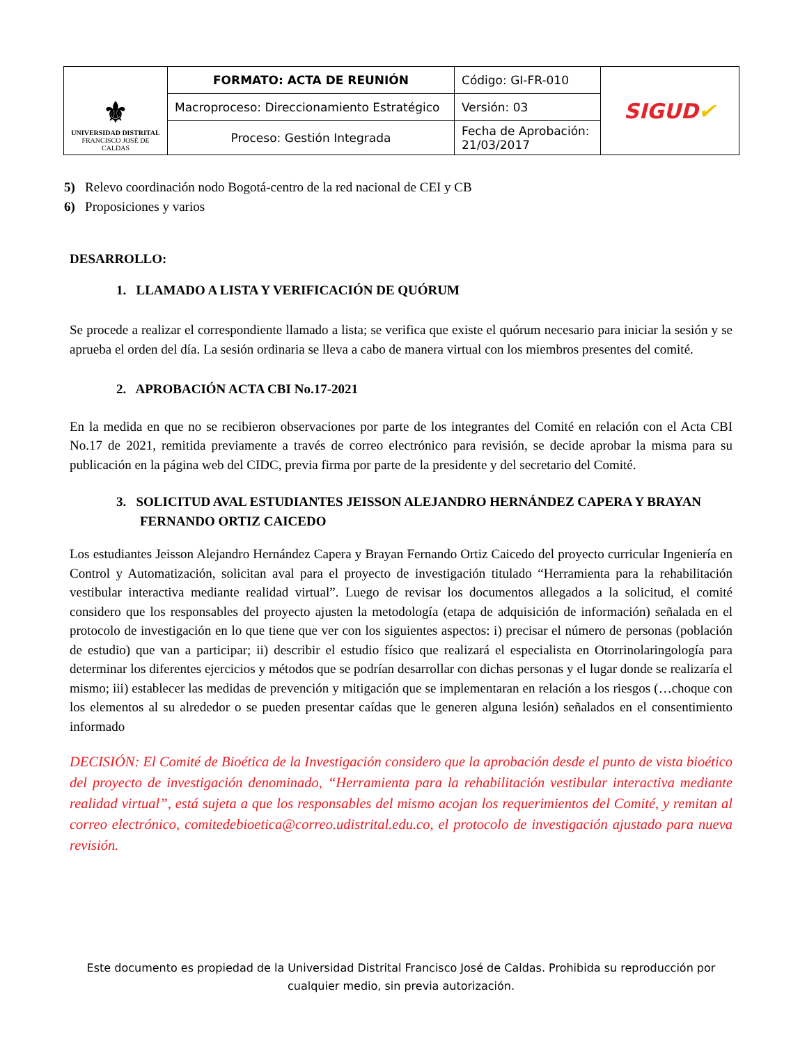| ⚜ UNIVERSIDAD DISTRITAL FRANCISCO JOSÉ DE CALDAS | FORMATO: ACTA DE REUNIÓN | Código: GI-FR-010 | SIGUD ✔ |
| | Macroproceso: Direccionamiento Estratégico | Versión: 03 | |
| | Proceso: Gestión Integrada | Fecha de Aprobación: 21/03/2017 | |
5) Relevo coordinación nodo Bogotá-centro de la red nacional de CEI y CB
6) Proposiciones y varios
DESARROLLO:
1. LLAMADO A LISTA Y VERIFICACIÓN DE QUÓRUM
Se procede a realizar el correspondiente llamado a lista; se verifica que existe el quórum necesario para iniciar la sesión y se aprueba el orden del día. La sesión ordinaria se lleva a cabo de manera virtual con los miembros presentes del comité.
2. APROBACIÓN ACTA CBI No.17-2021
En la medida en que no se recibieron observaciones por parte de los integrantes del Comité en relación con el Acta CBI No.17 de 2021, remitida previamente a través de correo electrónico para revisión, se decide aprobar la misma para su publicación en la página web del CIDC, previa firma por parte de la presidente y del secretario del Comité.
3. SOLICITUD AVAL ESTUDIANTES JEISSON ALEJANDRO HERNÁNDEZ CAPERA Y BRAYAN FERNANDO ORTIZ CAICEDO
Los estudiantes Jeisson Alejandro Hernández Capera y Brayan Fernando Ortiz Caicedo del proyecto curricular Ingeniería en Control y Automatización, solicitan aval para el proyecto de investigación titulado “Herramienta para la rehabilitación vestibular interactiva mediante realidad virtual”. Luego de revisar los documentos allegados a la solicitud, el comité considero que los responsables del proyecto ajusten la metodología (etapa de adquisición de información) señalada en el protocolo de investigación en lo que tiene que ver con los siguientes aspectos: i) precisar el número de personas (población de estudio) que van a participar; ii) describir el estudio físico que realizará el especialista en Otorrinolaringología para determinar los diferentes ejercicios y métodos que se podrían desarrollar con dichas personas y el lugar donde se realizaría el mismo; iii) establecer las medidas de prevención y mitigación que se implementaran en relación a los riesgos (…choque con los elementos al su alrededor o se pueden presentar caídas que le generen alguna lesión) señalados en el consentimiento informado
DECISIÓN: El Comité de Bioética de la Investigación considero que la aprobación desde el punto de vista bioético del proyecto de investigación denominado, “Herramienta para la rehabilitación vestibular interactiva mediante realidad virtual”, está sujeta a que los responsables del mismo acojan los requerimientos del Comité, y remitan al correo electrónico, comitedebioetica@correo.udistrital.edu.co, el protocolo de investigación ajustado para nueva revisión.
Este documento es propiedad de la Universidad Distrital Francisco José de Caldas. Prohibida su reproducción por cualquier medio, sin previa autorización.